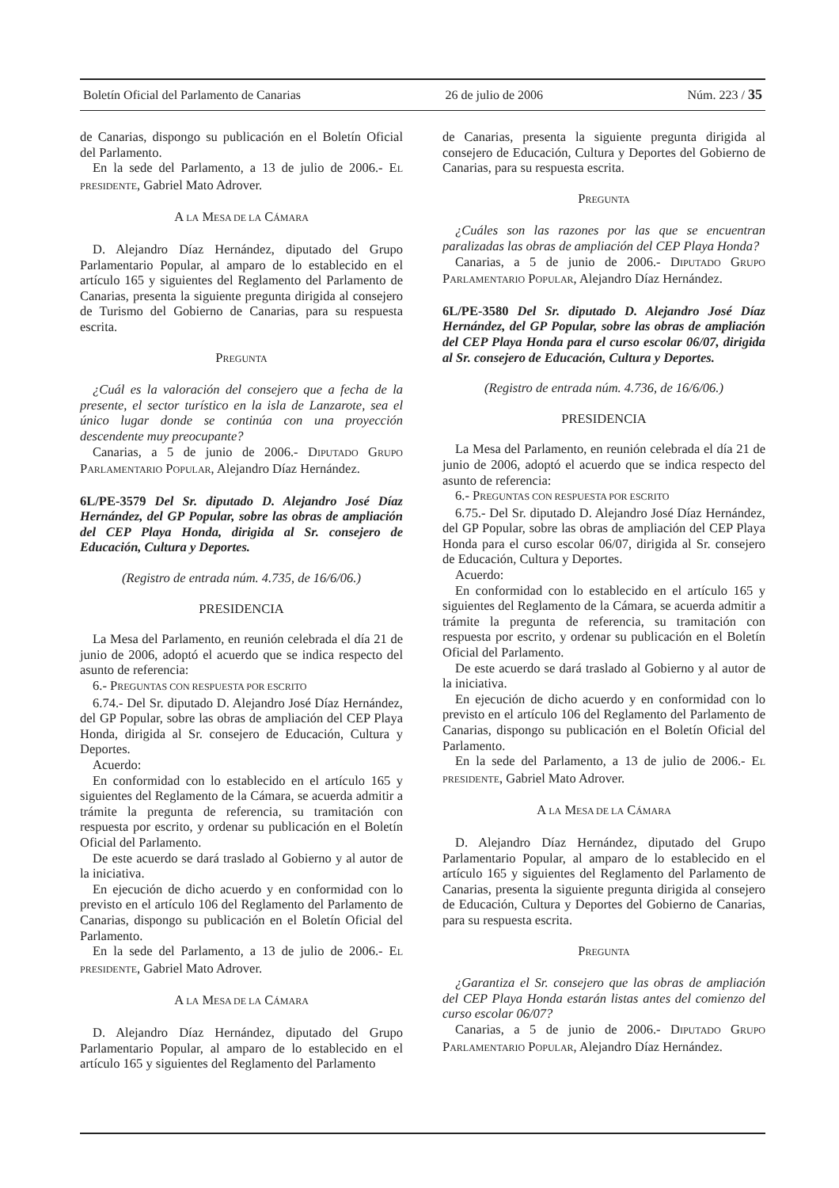Boletín Oficial del Parlamento de Canarias 26 de julio de 2006 Núm. 223 / 35
de Canarias, dispongo su publicación en el Boletín Oficial del Parlamento.
En la sede del Parlamento, a 13 de julio de 2006.- EL PRESIDENTE, Gabriel Mato Adrover.
A LA MESA DE LA CÁMARA
D. Alejandro Díaz Hernández, diputado del Grupo Parlamentario Popular, al amparo de lo establecido en el artículo 165 y siguientes del Reglamento del Parlamento de Canarias, presenta la siguiente pregunta dirigida al consejero de Turismo del Gobierno de Canarias, para su respuesta escrita.
PREGUNTA
¿Cuál es la valoración del consejero que a fecha de la presente, el sector turístico en la isla de Lanzarote, sea el único lugar donde se continúa con una proyección descendente muy preocupante?
Canarias, a 5 de junio de 2006.- DIPUTADO GRUPO PARLAMENTARIO POPULAR, Alejandro Díaz Hernández.
6L/PE-3579 Del Sr. diputado D. Alejandro José Díaz Hernández, del GP Popular, sobre las obras de ampliación del CEP Playa Honda, dirigida al Sr. consejero de Educación, Cultura y Deportes.
(Registro de entrada núm. 4.735, de 16/6/06.)
PRESIDENCIA
La Mesa del Parlamento, en reunión celebrada el día 21 de junio de 2006, adoptó el acuerdo que se indica respecto del asunto de referencia:
6.- PREGUNTAS CON RESPUESTA POR ESCRITO
6.74.- Del Sr. diputado D. Alejandro José Díaz Hernández, del GP Popular, sobre las obras de ampliación del CEP Playa Honda, dirigida al Sr. consejero de Educación, Cultura y Deportes.
Acuerdo:
En conformidad con lo establecido en el artículo 165 y siguientes del Reglamento de la Cámara, se acuerda admitir a trámite la pregunta de referencia, su tramitación con respuesta por escrito, y ordenar su publicación en el Boletín Oficial del Parlamento.
De este acuerdo se dará traslado al Gobierno y al autor de la iniciativa.
En ejecución de dicho acuerdo y en conformidad con lo previsto en el artículo 106 del Reglamento del Parlamento de Canarias, dispongo su publicación en el Boletín Oficial del Parlamento.
En la sede del Parlamento, a 13 de julio de 2006.- EL PRESIDENTE, Gabriel Mato Adrover.
A LA MESA DE LA CÁMARA
D. Alejandro Díaz Hernández, diputado del Grupo Parlamentario Popular, al amparo de lo establecido en el artículo 165 y siguientes del Reglamento del Parlamento
de Canarias, presenta la siguiente pregunta dirigida al consejero de Educación, Cultura y Deportes del Gobierno de Canarias, para su respuesta escrita.
PREGUNTA
¿Cuáles son las razones por las que se encuentran paralizadas las obras de ampliación del CEP Playa Honda?
Canarias, a 5 de junio de 2006.- DIPUTADO GRUPO PARLAMENTARIO POPULAR, Alejandro Díaz Hernández.
6L/PE-3580 Del Sr. diputado D. Alejandro José Díaz Hernández, del GP Popular, sobre las obras de ampliación del CEP Playa Honda para el curso escolar 06/07, dirigida al Sr. consejero de Educación, Cultura y Deportes.
(Registro de entrada núm. 4.736, de 16/6/06.)
PRESIDENCIA
La Mesa del Parlamento, en reunión celebrada el día 21 de junio de 2006, adoptó el acuerdo que se indica respecto del asunto de referencia:
6.- PREGUNTAS CON RESPUESTA POR ESCRITO
6.75.- Del Sr. diputado D. Alejandro José Díaz Hernández, del GP Popular, sobre las obras de ampliación del CEP Playa Honda para el curso escolar 06/07, dirigida al Sr. consejero de Educación, Cultura y Deportes.
Acuerdo:
En conformidad con lo establecido en el artículo 165 y siguientes del Reglamento de la Cámara, se acuerda admitir a trámite la pregunta de referencia, su tramitación con respuesta por escrito, y ordenar su publicación en el Boletín Oficial del Parlamento.
De este acuerdo se dará traslado al Gobierno y al autor de la iniciativa.
En ejecución de dicho acuerdo y en conformidad con lo previsto en el artículo 106 del Reglamento del Parlamento de Canarias, dispongo su publicación en el Boletín Oficial del Parlamento.
En la sede del Parlamento, a 13 de julio de 2006.- EL PRESIDENTE, Gabriel Mato Adrover.
A LA MESA DE LA CÁMARA
D. Alejandro Díaz Hernández, diputado del Grupo Parlamentario Popular, al amparo de lo establecido en el artículo 165 y siguientes del Reglamento del Parlamento de Canarias, presenta la siguiente pregunta dirigida al consejero de Educación, Cultura y Deportes del Gobierno de Canarias, para su respuesta escrita.
PREGUNTA
¿Garantiza el Sr. consejero que las obras de ampliación del CEP Playa Honda estarán listas antes del comienzo del curso escolar 06/07?
Canarias, a 5 de junio de 2006.- DIPUTADO GRUPO PARLAMENTARIO POPULAR, Alejandro Díaz Hernández.